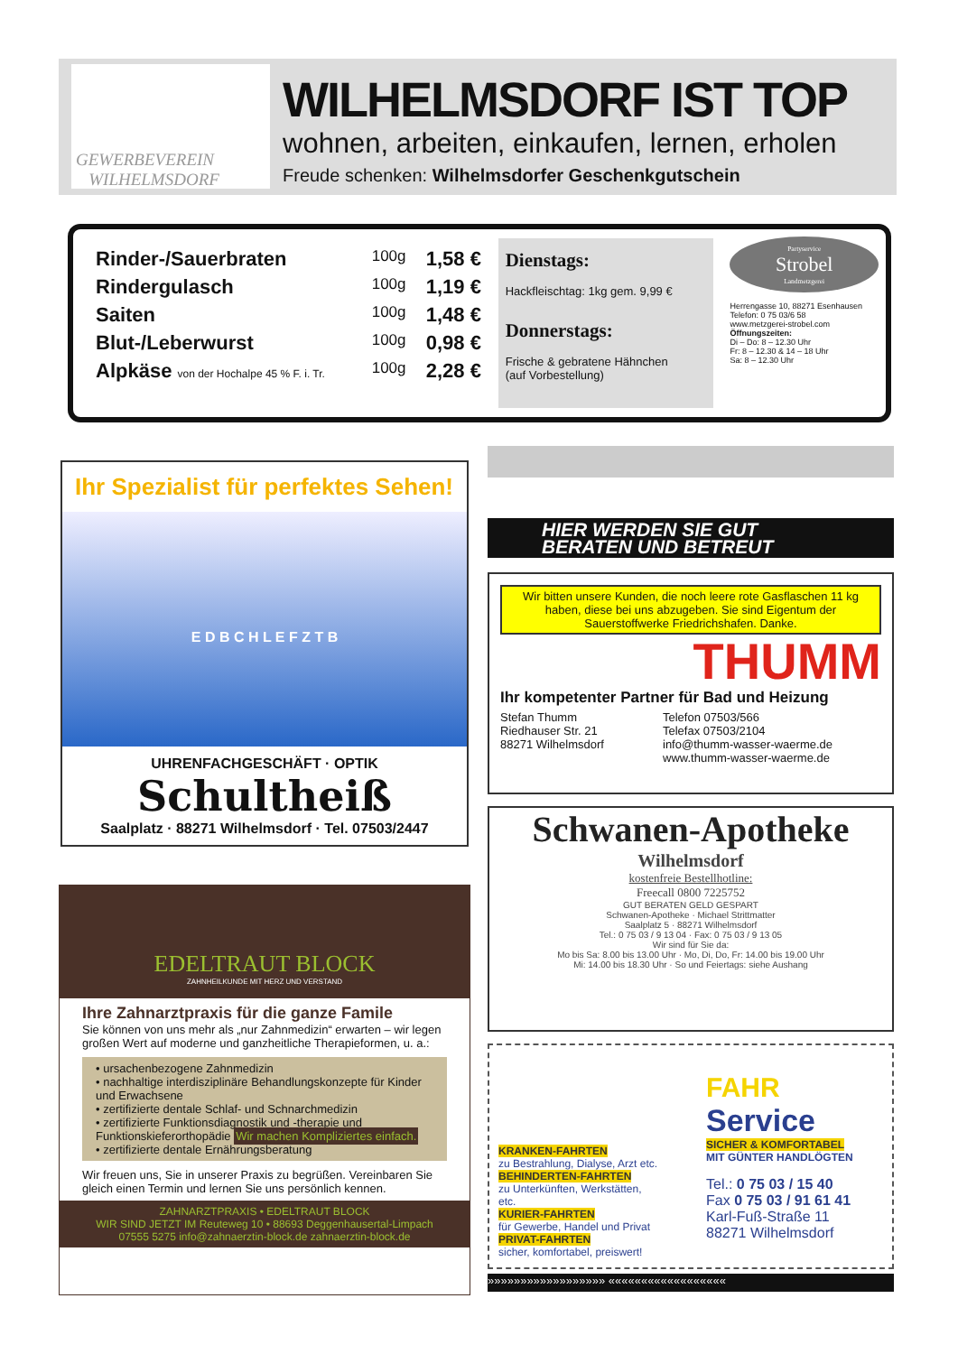GEWERBEVEREIN
WILHELMSDORF
WILHELMSDORF IST TOP
wohnen, arbeiten, einkaufen, lernen, erholen
Freude schenken: Wilhelmsdorfer Geschenkgutschein
Rinder-/Sauerbraten 100g 1,58 €
Rindergulasch 100g 1,19 €
Saiten 100g 1,48 €
Blut-/Leberwurst 100g 0,98 €
Alpkäse von der Hochalpe 45 % F. i. Tr. 100g 2,28 €
Dienstags:
Hackfleischtag: 1kg gem. 9,99 €
Donnerstags:
Frische & gebratene Hähnchen
(auf Vorbestellung)
Partyservice
Strobel
Landmetzgerei
Herrengasse 10, 88271 Esenhausen
Telefon: 0 75 03/6 58
www.metzgerei-strobel.com
Öffnungszeiten:
Di – Do: 8 – 12.30 Uhr
Fr: 8 – 12.30 & 14 – 18 Uhr
Sa: 8 – 12.30 Uhr
Ihr Spezialist für perfektes Sehen!
E D B C H L E F Z T B
UHRENFACHGESCHÄFT · OPTIK
Schultheiß
Saalplatz · 88271 Wilhelmsdorf · Tel. 07503/2447
EDELTRAUT BLOCK
ZAHNHEILKUNDE MIT HERZ UND VERSTAND
Ihre Zahnarztpraxis für die ganze Famile
Sie können von uns mehr als „nur Zahnmedizin“ erwarten – wir legen großen Wert auf moderne und ganzheitliche Therapieformen, u. a.:
• ursachenbezogene Zahnmedizin
• nachhaltige interdisziplinäre Behandlungskonzepte für Kinder und Erwachsene
• zertifizierte dentale Schlaf- und Schnarchmedizin
• zertifizierte Funktionsdiagnostik und -therapie und Funktionskieferorthopädie Wir machen Kompliziertes einfach.
• zertifizierte dentale Ernährungsberatung
Wir freuen uns, Sie in unserer Praxis zu begrüßen. Vereinbaren Sie gleich einen Termin und lernen Sie uns persönlich kennen.
ZAHNARZTPRAXIS • EDELTRAUT BLOCK
WIR SIND JETZT IM Reuteweg 10 • 88693 Deggenhausertal-Limpach
07555 5275 info@zahnaerztin-block.de zahnaerztin-block.de
HIER WERDEN SIE GUT
BERATEN UND BETREUT
Wir bitten unsere Kunden, die noch leere rote Gasflaschen 11 kg haben, diese bei uns abzugeben. Sie sind Eigentum der Sauerstoffwerke Friedrichshafen. Danke.
THUMM
Ihr kompetenter Partner für Bad und Heizung
Stefan Thumm
Riedhauser Str. 21
88271 Wilhelmsdorf
Telefon 07503/566
Telefax 07503/2104
info@thumm-wasser-waerme.de
www.thumm-wasser-waerme.de
Schwanen-Apotheke
Wilhelmsdorf
kostenfreie Bestellhotline:
Freecall 0800 7225752
GUT BERATEN GELD GESPART
Schwanen-Apotheke · Michael Strittmatter
Saalplatz 5 · 88271 Wilhelmsdorf
Tel.: 0 75 03 / 9 13 04 · Fax: 0 75 03 / 9 13 05
Wir sind für Sie da:
Mo bis Sa: 8.00 bis 13.00 Uhr · Mo, Di, Do, Fr: 14.00 bis 19.00 Uhr
Mi: 14.00 bis 18.30 Uhr · So und Feiertags: siehe Aushang
KRANKEN-FAHRTEN
zu Bestrahlung, Dialyse, Arzt etc.
BEHINDERTEN-FAHRTEN
zu Unterkünften, Werkstätten, etc.
KURIER-FAHRTEN
für Gewerbe, Handel und Privat
PRIVAT-FAHRTEN
sicher, komfortabel, preiswert!
FAHR
Service
SICHER & KOMFORTABEL
MIT GÜNTER HANDLÖGTEN
Tel.: 0 75 03 / 15 40
Fax 0 75 03 / 91 61 41
Karl-Fuß-Straße 11
88271 Wilhelmsdorf
»»»»»»»»»»»»»»»»»» ««««««««««««««««««